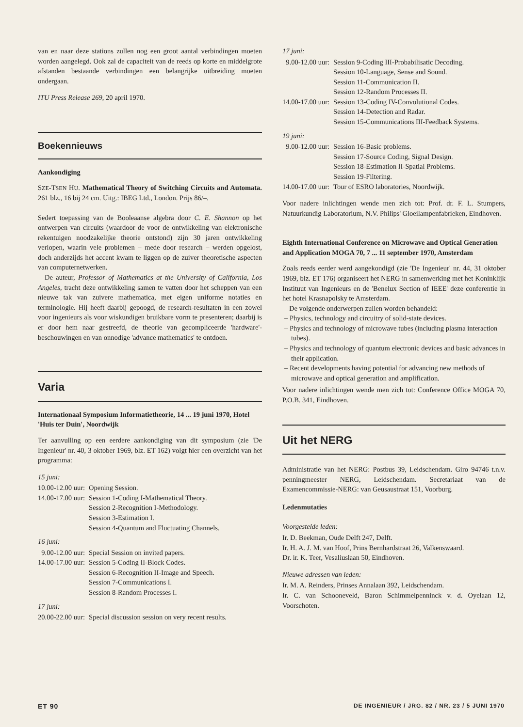van en naar deze stations zullen nog een groot aantal verbindingen moeten worden aangelegd. Ook zal de capaciteit van de reeds op korte en middelgrote afstanden bestaande verbindingen een belangrijke uitbreiding moeten ondergaan.
ITU Press Release 269, 20 april 1970.
Boekennieuws
Aankondiging
SZE-TSEN HU. Mathematical Theory of Switching Circuits and Automata. 261 blz., 16 bij 24 cm. Uitg.: IBEG Ltd., London. Prijs 86/–.
Sedert toepassing van de Booleaanse algebra door C. E. Shannon op het ontwerpen van circuits (waardoor de voor de ontwikkeling van elektronische rekentuigen noodzakelijke theorie ontstond) zijn 30 jaren ontwikkeling verlopen, waarin vele problemen – mede door research – werden opgelost, doch anderzijds het accent kwam te liggen op de zuiver theoretische aspecten van computernetwerken.
De auteur, Professor of Mathematics at the University of California, Los Angeles, tracht deze ontwikkeling samen te vatten door het scheppen van een nieuwe tak van zuivere mathematica, met eigen uniforme notaties en terminologie. Hij heeft daarbij gepoogd, de research-resultaten in een zowel voor ingenieurs als voor wiskundigen bruikbare vorm te presenteren; daarbij is er door hem naar gestreefd, de theorie van gecompliceerde 'hardware'-beschouwingen en van onnodige 'advance mathematics' te ontdoen.
Varia
Internationaal Symposium Informatietheorie, 14 ... 19 juni 1970, Hotel 'Huis ter Duin', Noordwijk
Ter aanvulling op een eerdere aankondiging van dit symposium (zie 'De Ingenieur' nr. 40, 3 oktober 1969, blz. ET 162) volgt hier een overzicht van het programma:
15 juni:
| 10.00-12.00 uur: | Opening Session. |
| 14.00-17.00 uur: | Session 1-Coding I-Mathematical Theory. Session 2-Recognition I-Methodology. Session 3-Estimation I. Session 4-Quantum and Fluctuating Channels. |
16 juni:
| 9.00-12.00 uur: | Special Session on invited papers. |
| 14.00-17.00 uur: | Session 5-Coding II-Block Codes. Session 6-Recognition II-Image and Speech. Session 7-Communications I. Session 8-Random Processes I. |
17 juni:
| 20.00-22.00 uur: | Special discussion session on very recent results. |
17 juni:
| 9.00-12.00 uur: | Session 9-Coding III-Probabilisatic Decoding. Session 10-Language, Sense and Sound. Session 11-Communication II. Session 12-Random Processes II. |
| 14.00-17.00 uur: | Session 13-Coding IV-Convolutional Codes. Session 14-Detection and Radar. Session 15-Communications III-Feedback Systems. |
19 juni:
| 9.00-12.00 uur: | Session 16-Basic problems. Session 17-Source Coding, Signal Design. Session 18-Estimation II-Spatial Problems. Session 19-Filtering. |
| 14.00-17.00 uur: | Tour of ESRO laboratories, Noordwijk. |
Voor nadere inlichtingen wende men zich tot: Prof. dr. F. L. Stumpers, Natuurkundig Laboratorium, N.V. Philips' Gloeilampenfabrieken, Eindhoven.
Eighth International Conference on Microwave and Optical Generation and Application MOGA 70, 7 ... 11 september 1970, Amsterdam
Zoals reeds eerder werd aangekondigd (zie 'De Ingenieur' nr. 44, 31 oktober 1969, blz. ET 176) organiseert het NERG in samenwerking met het Koninklijk Instituut van Ingenieurs en de 'Benelux Section of IEEE' deze conferentie in het hotel Krasnapolsky te Amsterdam.
De volgende onderwerpen zullen worden behandeld:
– Physics, technology and circuitry of solid-state devices.
– Physics and technology of microwave tubes (including plasma interaction tubes).
– Physics and technology of quantum electronic devices and basic advances in their application.
– Recent developments having potential for advancing new methods of microwave and optical generation and amplification.
Voor nadere inlichtingen wende men zich tot: Conference Office MOGA 70, P.O.B. 341, Eindhoven.
Uit het NERG
Administratie van het NERG: Postbus 39, Leidschendam. Giro 94746 t.n.v. penningmeester NERG, Leidschendam. Secretariaat van de Examencommissie-NERG: van Geusaustraat 151, Voorburg.
Ledenmutaties
Voorgestelde leden:
Ir. D. Beekman, Oude Delft 247, Delft.
Ir. H. A. J. M. van Hoof, Prins Bernhardstraat 26, Valkenswaard.
Dr. ir. K. Teer, Vesaliuslaan 50, Eindhoven.
Nieuwe adressen van leden:
Ir. M. A. Reinders, Prinses Annalaan 392, Leidschendam.
Ir. C. van Schooneveld, Baron Schimmelpenninck v. d. Oyelaan 12, Voorschoten.
ET 90 DE INGENIEUR / JRG. 82 / NR. 23 / 5 JUNI 1970